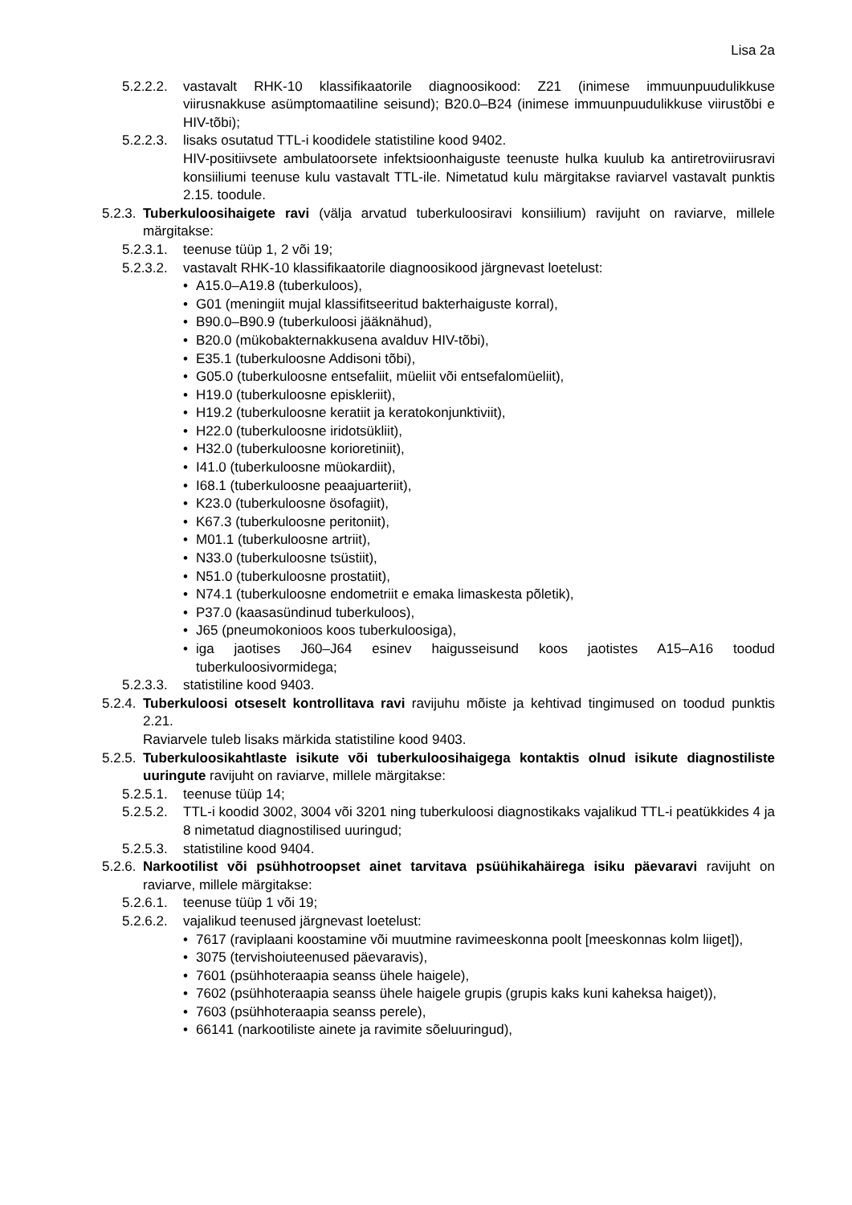Lisa 2a
5.2.2.2.
vastavalt RHK-10 klassifikaatorile diagnoosikood: Z21 (inimese immuunpuudulikkuse viirusnakkuse asümptomaatiline seisund); B20.0–B24 (inimese immuunpuudulikkuse viirustõbi e HIV-tõbi);
5.2.2.3.
lisaks osutatud TTL-i koodidele statistiline kood 9402.
HIV-positiivsete ambulatoorsete infektsioonhaiguste teenuste hulka kuulub ka antiretroviirusravi konsiiliumi teenuse kulu vastavalt TTL-ile. Nimetatud kulu märgitakse raviarvel vastavalt punktis 2.15. toodule.
5.2.3.
Tuberkuloosihaigete ravi (välja arvatud tuberkuloosiravi konsiilium) ravijuht on raviarve, millele märgitakse:
5.2.3.1.
teenuse tüüp 1, 2 või 19;
5.2.3.2.
vastavalt RHK-10 klassifikaatorile diagnoosikood järgnevast loetelust:
• A15.0–A19.8 (tuberkuloos),
• G01 (meningiit mujal klassifitseeritud bakterhaiguste korral),
• B90.0–B90.9 (tuberkuloosi jääknähud),
• B20.0 (mükobakternakkusena avalduv HIV-tõbi),
• E35.1 (tuberkuloosne Addisoni tõbi),
• G05.0 (tuberkuloosne entsefaliit, müeliit või entsefalomüeliit),
• H19.0 (tuberkuloosne episkleriit),
• H19.2 (tuberkuloosne keratiit ja keratokonjunktiviit),
• H22.0 (tuberkuloosne iridotsükliit),
• H32.0 (tuberkuloosne korioretiniit),
• I41.0 (tuberkuloosne müokardiit),
• I68.1 (tuberkuloosne peaajuarteriit),
• K23.0 (tuberkuloosne ösofagiit),
• K67.3 (tuberkuloosne peritoniit),
• M01.1 (tuberkuloosne artriit),
• N33.0 (tuberkuloosne tsüstiit),
• N51.0 (tuberkuloosne prostatiit),
• N74.1 (tuberkuloosne endometriit e emaka limaskesta põletik),
• P37.0 (kaasasündinud tuberkuloos),
• J65 (pneumokonioos koos tuberkuloosiga),
• iga jaotises J60–J64 esinev haigusseisund koos jaotistes A15–A16 toodud tuberkuloosivormidega;
5.2.3.3.
statistiline kood 9403.
5.2.4.
Tuberkuloosi otseselt kontrollitava ravi ravijuhu mõiste ja kehtivad tingimused on toodud punktis 2.21.
Raviarvele tuleb lisaks märkida statistiline kood 9403.
5.2.5.
Tuberkuloosikahtlaste isikute või tuberkuloosihaigega kontaktis olnud isikute diagnostiliste uuringute ravijuht on raviarve, millele märgitakse:
5.2.5.1.
teenuse tüüp 14;
5.2.5.2.
TTL-i koodid 3002, 3004 või 3201 ning tuberkuloosi diagnostikaks vajalikud TTL-i peatükkides 4 ja 8 nimetatud diagnostilised uuringud;
5.2.5.3.
statistiline kood 9404.
5.2.6.
Narkootilist või psühhotroopset ainet tarvitava psüühikahäirega isiku päevaravi ravijuht on raviarve, millele märgitakse:
5.2.6.1.
teenuse tüüp 1 või 19;
5.2.6.2.
vajalikud teenused järgnevast loetelust:
• 7617 (raviplaani koostamine või muutmine ravimeeskonna poolt [meeskonnas kolm liiget]),
• 3075 (tervishoiuteenused päevaravis),
• 7601 (psühhoteraapia seanss ühele haigele),
• 7602 (psühhoteraapia seanss ühele haigele grupis (grupis kaks kuni kaheksa haiget)),
• 7603 (psühhoteraapia seanss perele),
• 66141 (narkootiliste ainete ja ravimite sõeluuringud),